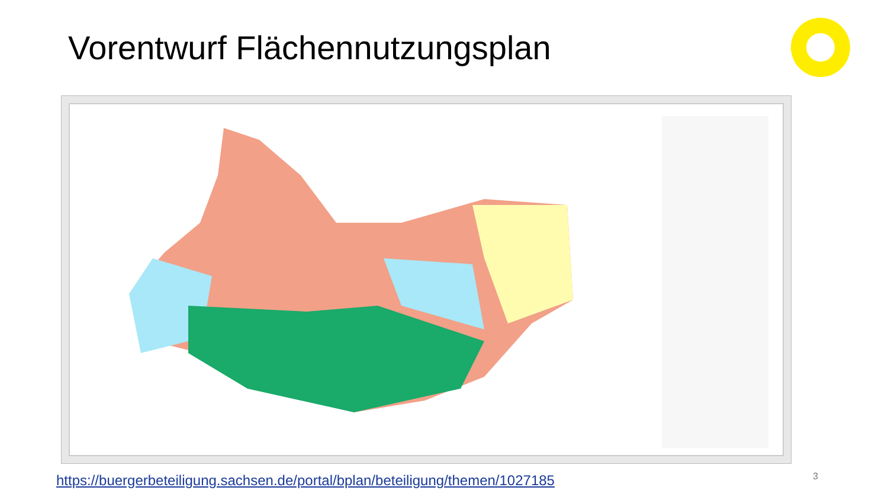Vorentwurf Flächennutzungsplan
https://buergerbeteiligung.sachsen.de/portal/bplan/beteiligung/themen/1027185
3